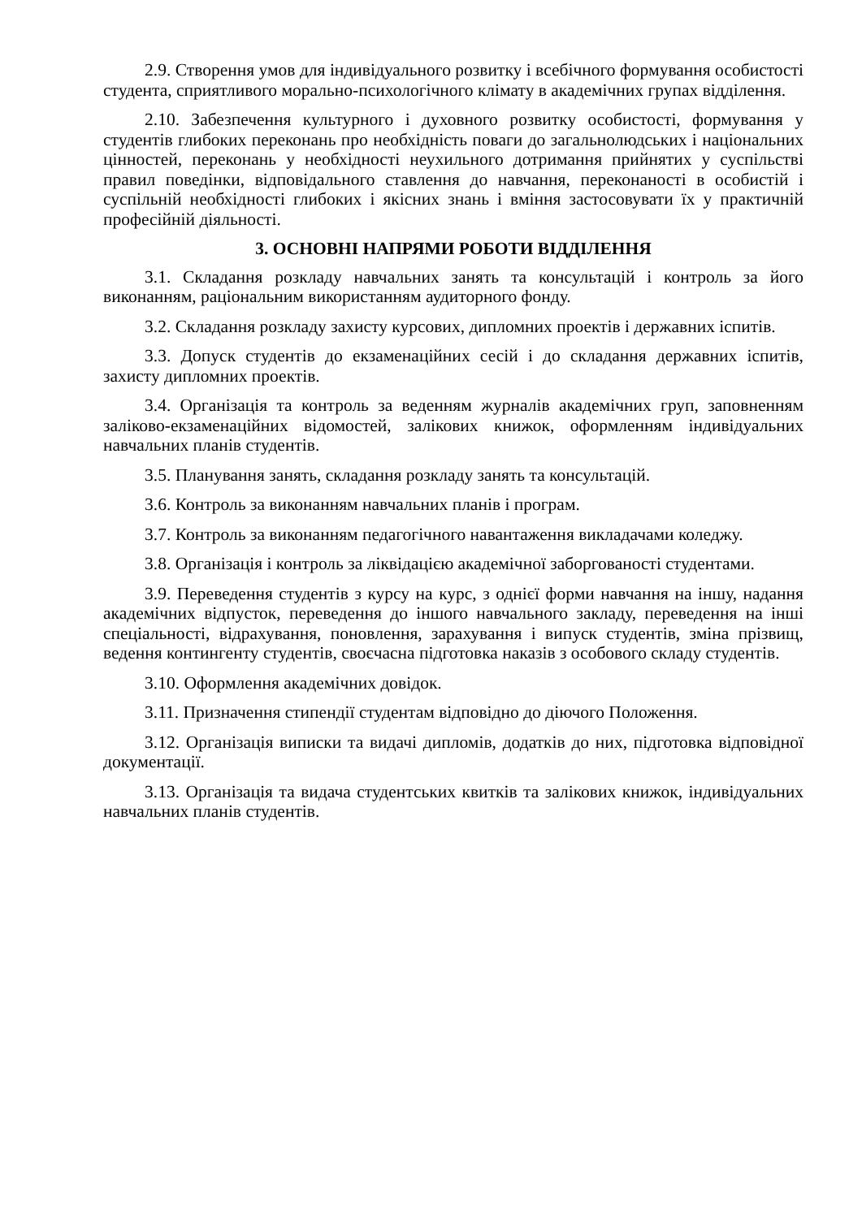2.9. Створення умов для індивідуального розвитку і всебічного формування особистості студента, сприятливого морально-психологічного клімату в академічних групах відділення.
2.10. Забезпечення культурного і духовного розвитку особистості, формування у студентів глибоких переконань про необхідність поваги до загальнолюдських і національних цінностей, переконань у необхідності неухильного дотримання прийнятих у суспільстві правил поведінки, відповідального ставлення до навчання, переконаності в особистій і суспільній необхідності глибоких і якісних знань і вміння застосовувати їх у практичній професійній діяльності.
3. ОСНОВНІ НАПРЯМИ РОБОТИ ВІДДІЛЕННЯ
3.1. Складання розкладу навчальних занять та консультацій і контроль за його виконанням, раціональним використанням аудиторного фонду.
3.2. Складання розкладу захисту курсових, дипломних проектів і державних іспитів.
3.3. Допуск студентів до екзаменаційних сесій і до складання державних іспитів, захисту дипломних проектів.
3.4. Організація та контроль за веденням журналів академічних груп, заповненням заліково-екзаменаційних відомостей, залікових книжок, оформленням індивідуальних навчальних планів студентів.
3.5. Планування занять, складання розкладу занять та консультацій.
3.6. Контроль за виконанням навчальних планів і програм.
3.7. Контроль за виконанням педагогічного навантаження викладачами коледжу.
3.8. Організація і контроль за ліквідацією академічної заборгованості студентами.
3.9. Переведення студентів з курсу на курс, з однієї форми навчання на іншу, надання академічних відпусток, переведення до іншого навчального закладу, переведення на інші спеціальності, відрахування, поновлення, зарахування і випуск студентів, зміна прізвищ, ведення контингенту студентів, своєчасна підготовка наказів з особового складу студентів.
3.10. Оформлення академічних довідок.
3.11. Призначення стипендії студентам відповідно до діючого Положення.
3.12. Організація виписки та видачі дипломів, додатків до них, підготовка відповідної документації.
3.13. Організація та видача студентських квитків та залікових книжок, індивідуальних навчальних планів студентів.